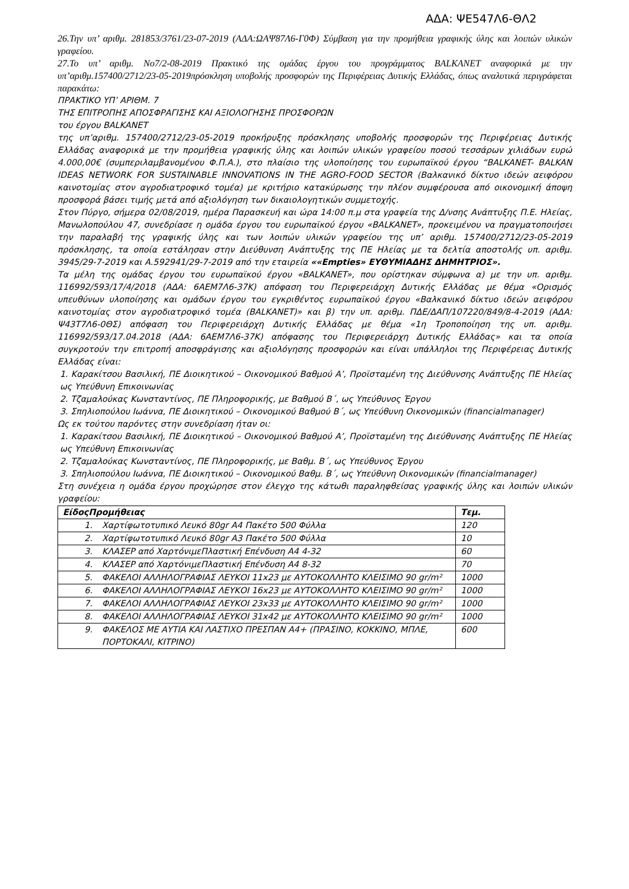ΑΔΑ: ΨΕ547Λ6-ΘΛ2
26.Την υπ’ αριθμ. 281853/3761/23-07-2019 (ΑΔΑ:ΩΑΨ87Λ6-Γ0Φ) Σύμβαση για την προμήθεια γραφικής ύλης και λοιπών υλικών γραφείου.
27.Το υπ’ αριθμ. Νο7/2-08-2019 Πρακτικό της ομάδας έργου του προγράμματος BALKANET αναφορικά με την υπ’αριθμ.157400/2712/23-05-2019πρόσκληση υποβολής προσφορών της Περιφέρειας Δυτικής Ελλάδας, όπως αναλυτικά περιγράφεται παρακάτω:
ΠΡΑΚΤΙΚΟ ΥΠ’ ΑΡΙΘΜ. 7
ΤΗΣ ΕΠΙΤΡΟΠΗΣ ΑΠΟΣΦΡΑΓΙΣΗΣ ΚΑΙ ΑΞΙΟΛΟΓΗΣΗΣ ΠΡΟΣΦΟΡΩΝ
του έργου BALKANET
της υπ’αριθμ. 157400/2712/23-05-2019 προκήρυξης πρόσκλησης υποβολής προσφορών της Περιφέρειας Δυτικής Ελλάδας αναφορικά με την προμήθεια γραφικής ύλης και λοιπών υλικών γραφείου ποσού τεσσάρων χιλιάδων ευρώ 4.000,00€ (συμπεριλαμβανομένου Φ.Π.Α.), στο πλαίσιο της υλοποίησης του ευρωπαϊκού έργου “BALKANET- BALKAN IDEAS NETWORK FOR SUSTAINABLE INNOVATIONS IN THE AGRO-FOOD SECTOR (Βαλκανικό δίκτυο ιδεών αειφόρου καινοτομίας στον αγροδιατροφικό τομέα) με κριτήριο κατακύρωσης την πλέον συμφέρουσα από οικονομική άποψη προσφορά βάσει τιμής μετά από αξιολόγηση των δικαιολογητικών συμμετοχής.
Στον Πύργο, σήμερα 02/08/2019, ημέρα Παρασκευή και ώρα 14:00 π.μ στα γραφεία της Δ/νσης Ανάπτυξης Π.Ε. Ηλείας, Μανωλοπούλου 47, συνεδρίασε η ομάδα έργου του ευρωπαϊκού έργου «BALKANET», προκειμένου να πραγματοποιήσει την παραλαβή της γραφικής ύλης και των λοιπών υλικών γραφείου της υπ’ αριθμ. 157400/2712/23-05-2019 πρόσκλησης, τα οποία εστάλησαν στην Διεύθυνση Ανάπτυξης της ΠΕ Ηλείας με τα δελτία αποστολής υπ. αριθμ. 3945/29-7-2019 και Α.592941/29-7-2019 από την εταιρεία ««Empties» ΕΥΘΥΜΙΑΔΗΣ ΔΗΜΗΤΡΙΟΣ».
Τα μέλη της ομάδας έργου του ευρωπαϊκού έργου «BALKANET», που ορίστηκαν σύμφωνα α) με την υπ. αριθμ. 116992/593/17/4/2018 (ΑΔΑ: 6ΑΕΜ7Λ6-37Κ) απόφαση του Περιφερειάρχη Δυτικής Ελλάδας με θέμα «Ορισμός υπευθύνων υλοποίησης και ομάδων έργου του εγκριθέντος ευρωπαϊκού έργου «Βαλκανικό δίκτυο ιδεών αειφόρου καινοτομίας στον αγροδιατροφικό τομέα (BALKANET)» και β) την υπ. αριθμ. ΠΔΕ/ΔΑΠ/107220/849/8-4-2019 (ΑΔΑ: Ψ43Τ7Λ6-0ΘΣ) απόφαση του Περιφερειάρχη Δυτικής Ελλάδας με θέμα «1η Τροποποίηση της υπ. αριθμ. 116992/593/17.04.2018 (ΑΔΑ: 6ΑΕΜ7Λ6-37Κ) απόφασης του Περιφερειάρχη Δυτικής Ελλάδας» και τα οποία συγκροτούν την επιτροπή αποσφράγισης και αξιολόγησης προσφορών και είναι υπάλληλοι της Περιφέρειας Δυτικής Ελλάδας είναι:
1. Καρακίτσου Βασιλική, ΠΕ Διοικητικού – Οικονομικού Βαθμού Α’, Προϊσταμένη της Διεύθυνσης Ανάπτυξης ΠΕ Ηλείας ως Υπεύθυνη Επικοινωνίας
2. Τζαμαλούκας Κωνσταντίνος, ΠΕ Πληροφορικής, με Βαθμού Β΄, ως Υπεύθυνος Έργου
3. Σπηλιοπούλου Ιωάννα, ΠΕ Διοικητικού – Οικονομικού Βαθμού Β΄, ως Υπεύθυνη Οικονομικών (financialmanager)
Ως εκ τούτου παρόντες στην συνεδρίαση ήταν οι:
1. Καρακίτσου Βασιλική, ΠΕ Διοικητικού – Οικονομικού Βαθμού Α’, Προϊσταμένη της Διεύθυνσης Ανάπτυξης ΠΕ Ηλείας ως Υπεύθυνη Επικοινωνίας
2. Τζαμαλούκας Κωνσταντίνος, ΠΕ Πληροφορικής, με Βαθμ. Β΄, ως Υπεύθυνος Έργου
3. Σπηλιοπούλου Ιωάννα, ΠΕ Διοικητικού – Οικονομικού Βαθμ. Β΄, ως Υπεύθυνη Οικονομικών (financialmanager)
Στη συνέχεια η ομάδα έργου προχώρησε στον έλεγχο της κάτωθι παραληφθείσας γραφικής ύλης και λοιπών υλικών γραφείου:
| ΕίδοςΠρομήθειας | | Τεμ. |
| --- | --- | --- |
| 1. | Χαρτίφωτοτυπικό Λευκό 80gr Α4 Πακέτο 500 Φύλλα | 120 |
| 2. | Χαρτίφωτοτυπικό Λευκό 80gr Α3 Πακέτο 500 Φύλλα | 10 |
| 3. | ΚΛΑΣΕΡ από ΧαρτόνιμεΠλαστική Επένδυση Α4 4-32 | 60 |
| 4. | ΚΛΑΣΕΡ από ΧαρτόνιμεΠλαστική Επένδυση Α4 8-32 | 70 |
| 5. | ΦΑΚΕΛΟΙ ΑΛΛΗΛΟΓΡΑΦΙΑΣ ΛΕΥΚΟΙ 11x23 με ΑΥΤΟΚΟΛΛΗΤΟ ΚΛΕΙΣΙΜΟ 90 gr/m² | 1000 |
| 6. | ΦΑΚΕΛΟΙ ΑΛΛΗΛΟΓΡΑΦΙΑΣ ΛΕΥΚΟΙ 16x23 με ΑΥΤΟΚΟΛΛΗΤΟ ΚΛΕΙΣΙΜΟ 90 gr/m² | 1000 |
| 7. | ΦΑΚΕΛΟΙ ΑΛΛΗΛΟΓΡΑΦΙΑΣ ΛΕΥΚΟΙ 23x33 με ΑΥΤΟΚΟΛΛΗΤΟ ΚΛΕΙΣΙΜΟ 90 gr/m² | 1000 |
| 8. | ΦΑΚΕΛΟΙ ΑΛΛΗΛΟΓΡΑΦΙΑΣ ΛΕΥΚΟΙ 31x42 με ΑΥΤΟΚΟΛΛΗΤΟ ΚΛΕΙΣΙΜΟ 90 gr/m² | 1000 |
| 9. | ΦΑΚΕΛΟΣ ΜΕ ΑΥΤΙΑ ΚΑΙ ΛΑΣΤΙΧΟ ΠΡΕΣΠΑΝ Α4+ (ΠΡΑΣΙΝΟ, ΚΟΚΚΙΝΟ, ΜΠΛΕ, ΠΟΡΤΟΚΑΛΙ, ΚΙΤΡΙΝΟ) | 600 |